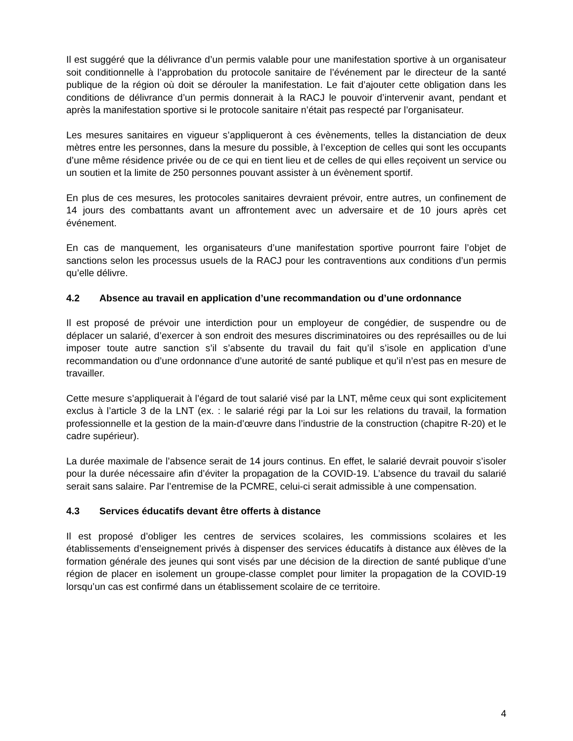Il est suggéré que la délivrance d’un permis valable pour une manifestation sportive à un organisateur soit conditionnelle à l’approbation du protocole sanitaire de l’événement par le directeur de la santé publique de la région où doit se dérouler la manifestation. Le fait d’ajouter cette obligation dans les conditions de délivrance d’un permis donnerait à la RACJ le pouvoir d’intervenir avant, pendant et après la manifestation sportive si le protocole sanitaire n’était pas respecté par l’organisateur.
Les mesures sanitaires en vigueur s’appliqueront à ces évènements, telles la distanciation de deux mètres entre les personnes, dans la mesure du possible, à l’exception de celles qui sont les occupants d’une même résidence privée ou de ce qui en tient lieu et de celles de qui elles reçoivent un service ou un soutien et la limite de 250 personnes pouvant assister à un évènement sportif.
En plus de ces mesures, les protocoles sanitaires devraient prévoir, entre autres, un confinement de 14 jours des combattants avant un affrontement avec un adversaire et de 10 jours après cet événement.
En cas de manquement, les organisateurs d’une manifestation sportive pourront faire l’objet de sanctions selon les processus usuels de la RACJ pour les contraventions aux conditions d’un permis qu’elle délivre.
4.2 Absence au travail en application d’une recommandation ou d’une ordonnance
Il est proposé de prévoir une interdiction pour un employeur de congédier, de suspendre ou de déplacer un salarié, d’exercer à son endroit des mesures discriminatoires ou des représailles ou de lui imposer toute autre sanction s’il s’absente du travail du fait qu’il s’isole en application d’une recommandation ou d’une ordonnance d’une autorité de santé publique et qu’il n’est pas en mesure de travailler.
Cette mesure s’appliquerait à l’égard de tout salarié visé par la LNT, même ceux qui sont explicitement exclus à l’article 3 de la LNT (ex. : le salarié régi par la Loi sur les relations du travail, la formation professionnelle et la gestion de la main-d’œuvre dans l’industrie de la construction (chapitre R-20) et le cadre supérieur).
La durée maximale de l’absence serait de 14 jours continus. En effet, le salarié devrait pouvoir s’isoler pour la durée nécessaire afin d’éviter la propagation de la COVID-19. L’absence du travail du salarié serait sans salaire. Par l’entremise de la PCMRE, celui-ci serait admissible à une compensation.
4.3 Services éducatifs devant être offerts à distance
Il est proposé d’obliger les centres de services scolaires, les commissions scolaires et les établissements d’enseignement privés à dispenser des services éducatifs à distance aux élèves de la formation générale des jeunes qui sont visés par une décision de la direction de santé publique d’une région de placer en isolement un groupe-classe complet pour limiter la propagation de la COVID-19 lorsqu’un cas est confirmé dans un établissement scolaire de ce territoire.
4